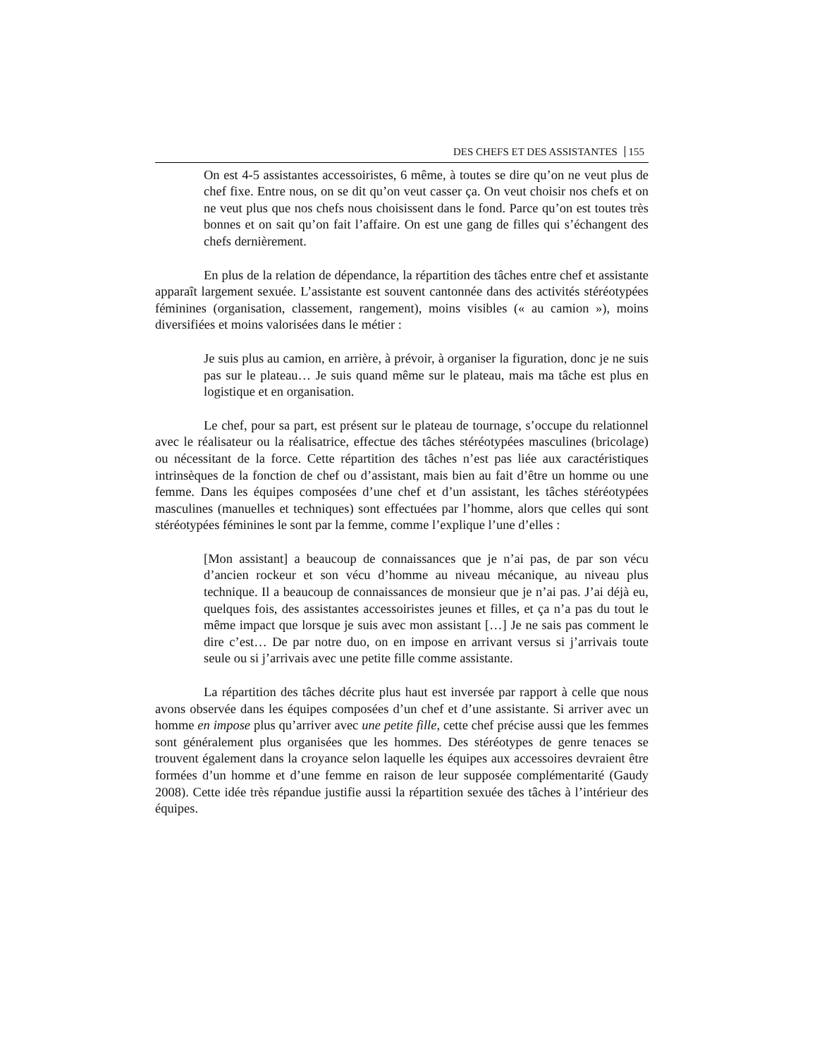DES CHEFS ET DES ASSISTANTES 155
On est 4-5 assistantes accessoiristes, 6 même, à toutes se dire qu’on ne veut plus de chef fixe. Entre nous, on se dit qu’on veut casser ça. On veut choisir nos chefs et on ne veut plus que nos chefs nous choisissent dans le fond. Parce qu’on est toutes très bonnes et on sait qu’on fait l’affaire. On est une gang de filles qui s’échangent des chefs dernièrement.
En plus de la relation de dépendance, la répartition des tâches entre chef et assistante apparaît largement sexuée. L’assistante est souvent cantonnée dans des activités stéréotypées féminines (organisation, classement, rangement), moins visibles (« au camion »), moins diversifiées et moins valorisées dans le métier :
Je suis plus au camion, en arrière, à prévoir, à organiser la figuration, donc je ne suis pas sur le plateau… Je suis quand même sur le plateau, mais ma tâche est plus en logistique et en organisation.
Le chef, pour sa part, est présent sur le plateau de tournage, s’occupe du relationnel avec le réalisateur ou la réalisatrice, effectue des tâches stéréotypées masculines (bricolage) ou nécessitant de la force. Cette répartition des tâches n’est pas liée aux caractéristiques intrinsèques de la fonction de chef ou d’assistant, mais bien au fait d’être un homme ou une femme. Dans les équipes composées d’une chef et d’un assistant, les tâches stéréotypées masculines (manuelles et techniques) sont effectuées par l’homme, alors que celles qui sont stéréotypées féminines le sont par la femme, comme l’explique l’une d’elles :
[Mon assistant] a beaucoup de connaissances que je n’ai pas, de par son vécu d’ancien rockeur et son vécu d’homme au niveau mécanique, au niveau plus technique. Il a beaucoup de connaissances de monsieur que je n’ai pas. J’ai déjà eu, quelques fois, des assistantes accessoiristes jeunes et filles, et ça n’a pas du tout le même impact que lorsque je suis avec mon assistant […] Je ne sais pas comment le dire c’est… De par notre duo, on en impose en arrivant versus si j’arrivais toute seule ou si j’arrivais avec une petite fille comme assistante.
La répartition des tâches décrite plus haut est inversée par rapport à celle que nous avons observée dans les équipes composées d’un chef et d’une assistante. Si arriver avec un homme en impose plus qu’arriver avec une petite fille, cette chef précise aussi que les femmes sont généralement plus organisées que les hommes. Des stéréotypes de genre tenaces se trouvent également dans la croyance selon laquelle les équipes aux accessoires devraient être formées d’un homme et d’une femme en raison de leur supposée complémentarité (Gaudy 2008). Cette idée très répandue justifie aussi la répartition sexuée des tâches à l’intérieur des équipes.